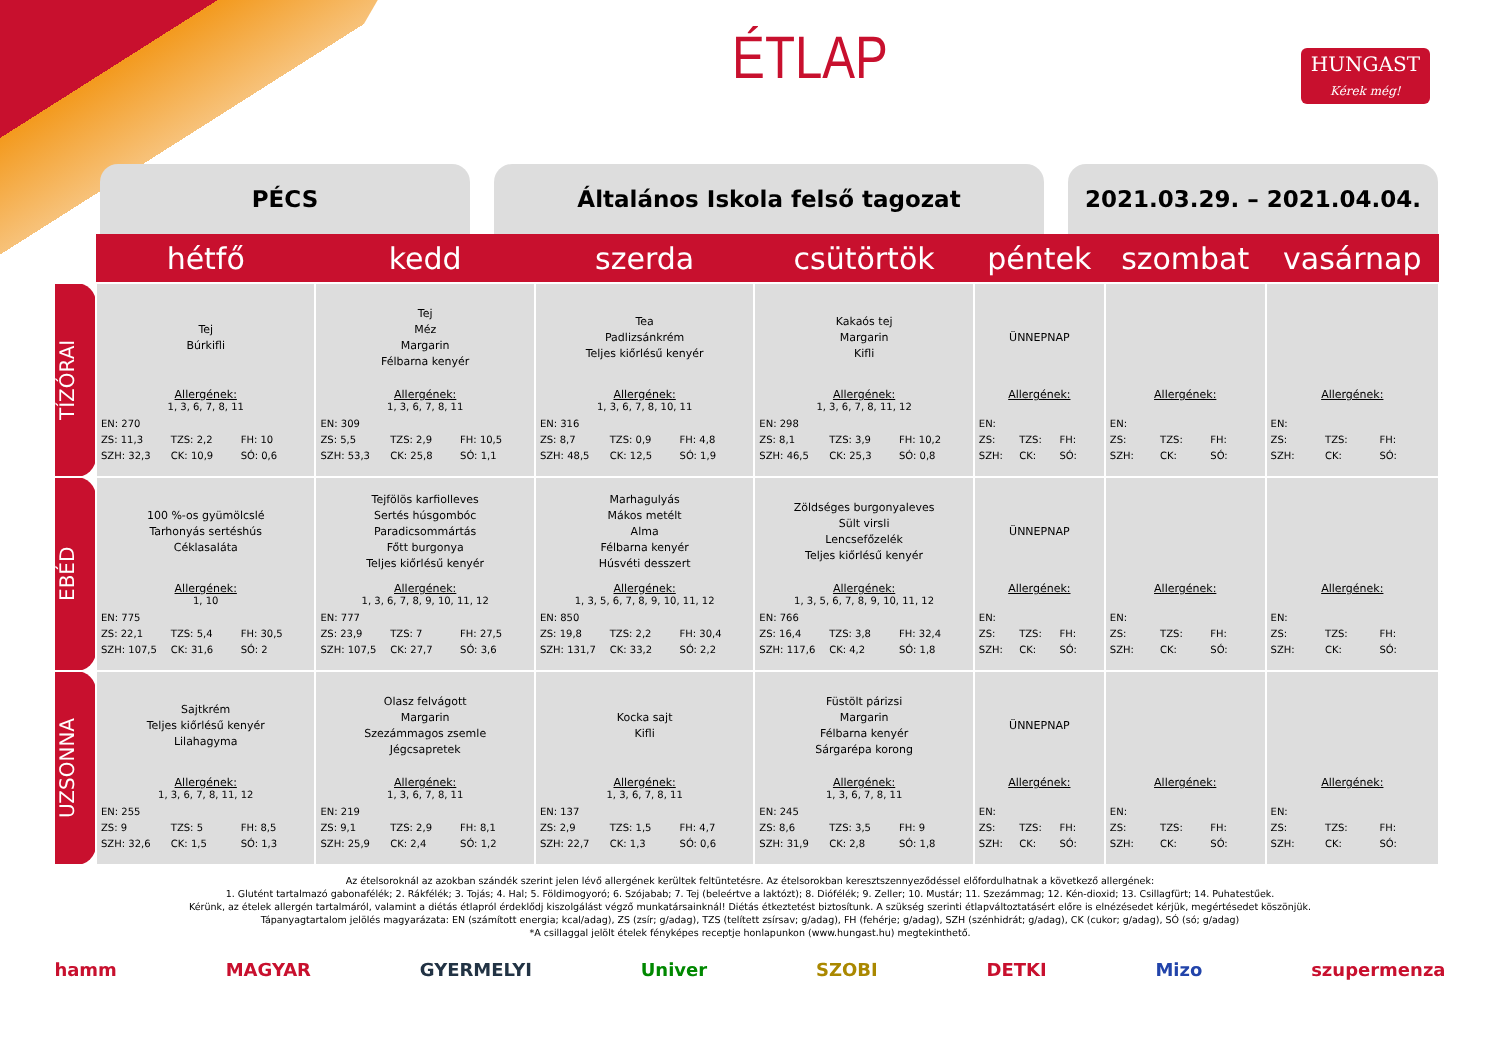ÉTLAP
HUNGAST
Kérek még!
PÉCS Általános Iskola felső tagozat 2021.03.29. – 2021.04.04.
| | hétfő | kedd | szerda | csütörtök | péntek | szombat | vasárnap |
| --- | --- | --- | --- | --- | --- | --- | --- |
| TÍZÓRAI | Tej Búrkifli Allergének: 1, 3, 6, 7, 8, 11 EN: 270 ZS: 11,3 TZS: 2,2 FH: 10 SZH: 32,3 CK: 10,9 SÓ: 0,6 | Tej Méz Margarin Félbarna kenyér Allergének: 1, 3, 6, 7, 8, 11 EN: 309 ZS: 5,5 TZS: 2,9 FH: 10,5 SZH: 53,3 CK: 25,8 SÓ: 1,1 | Tea Padlizsánkrém Teljes kiőrlésű kenyér Allergének: 1, 3, 6, 7, 8, 10, 11 EN: 316 ZS: 8,7 TZS: 0,9 FH: 4,8 SZH: 48,5 CK: 12,5 SÓ: 1,9 | Kakaós tej Margarin Kifli Allergének: 1, 3, 6, 7, 8, 11, 12 EN: 298 ZS: 8,1 TZS: 3,9 FH: 10,2 SZH: 46,5 CK: 25,3 SÓ: 0,8 | ÜNNEPNAP Allergének: EN: ZS: TZS: FH: SZH: CK: SÓ: | Allergének: EN: ZS: TZS: FH: SZH: CK: SÓ: | Allergének: EN: ZS: TZS: FH: SZH: CK: SÓ: |
| EBÉD | 100 %-os gyümölcslé Tarhonyás sertéshús Céklasaláta Allergének: 1, 10 EN: 775 ZS: 22,1 TZS: 5,4 FH: 30,5 SZH: 107,5 CK: 31,6 SÓ: 2 | Tejfölös karfiolleves Sertés húsgombóc Paradicsommártás Főtt burgonya Teljes kiőrlésű kenyér Allergének: 1, 3, 6, 7, 8, 9, 10, 11, 12 EN: 777 ZS: 23,9 TZS: 7 FH: 27,5 SZH: 107,5 CK: 27,7 SÓ: 3,6 | Marhagulyás Mákos metélt Alma Félbarna kenyér Húsvéti desszert Allergének: 1, 3, 5, 6, 7, 8, 9, 10, 11, 12 EN: 850 ZS: 19,8 TZS: 2,2 FH: 30,4 SZH: 131,7 CK: 33,2 SÓ: 2,2 | Zöldséges burgonyaleves Sült virsli Lencsefőzelék Teljes kiőrlésű kenyér Allergének: 1, 3, 5, 6, 7, 8, 9, 10, 11, 12 EN: 766 ZS: 16,4 TZS: 3,8 FH: 32,4 SZH: 117,6 CK: 4,2 SÓ: 1,8 | ÜNNEPNAP Allergének: EN: ZS: TZS: FH: SZH: CK: SÓ: | Allergének: EN: ZS: TZS: FH: SZH: CK: SÓ: | Allergének: EN: ZS: TZS: FH: SZH: CK: SÓ: |
| UZSONNA | Sajtkrém Teljes kiőrlésű kenyér Lilahagyma Allergének: 1, 3, 6, 7, 8, 11, 12 EN: 255 ZS: 9 TZS: 5 FH: 8,5 SZH: 32,6 CK: 1,5 SÓ: 1,3 | Olasz felvágott Margarin Szezámmagos zsemle Jégcsapretek Allergének: 1, 3, 6, 7, 8, 11 EN: 219 ZS: 9,1 TZS: 2,9 FH: 8,1 SZH: 25,9 CK: 2,4 SÓ: 1,2 | Kocka sajt Kifli Allergének: 1, 3, 6, 7, 8, 11 EN: 137 ZS: 2,9 TZS: 1,5 FH: 4,7 SZH: 22,7 CK: 1,3 SÓ: 0,6 | Füstölt párizsi Margarin Félbarna kenyér Sárgarépa korong Allergének: 1, 3, 6, 7, 8, 11 EN: 245 ZS: 8,6 TZS: 3,5 FH: 9 SZH: 31,9 CK: 2,8 SÓ: 1,8 | ÜNNEPNAP Allergének: EN: ZS: TZS: FH: SZH: CK: SÓ: | Allergének: EN: ZS: TZS: FH: SZH: CK: SÓ: | Allergének: EN: ZS: TZS: FH: SZH: CK: SÓ: |
Az ételsoroknál az azokban szándék szerint jelen lévő allergének kerültek feltüntetésre. Az ételsorokban keresztszennyeződéssel előfordulhatnak a következő allergének:
1. Glutént tartalmazó gabonafélék; 2. Rákfélék; 3. Tojás; 4. Hal; 5. Földimogyoró; 6. Szójabab; 7. Tej (beleértve a laktózt); 8. Diófélék; 9. Zeller; 10. Mustár; 11. Szezámmag; 12. Kén-dioxid; 13. Csillagfürt; 14. Puhatestűek.
Kérünk, az ételek allergén tartalmáról, valamint a diétás étlapról érdeklődj kiszolgálást végző munkatársainknál! Diétás étkeztetést biztosítunk. A szükség szerinti étlapváltoztatásért előre is elnézésedet kérjük, megértésedet köszönjük.
Tápanyagtartalom jelölés magyarázata: EN (számított energia; kcal/adag), ZS (zsír; g/adag), TZS (telített zsírsav; g/adag), FH (fehérje; g/adag), SZH (szénhidrát; g/adag), CK (cukor; g/adag), SÓ (só; g/adag)
*A csillaggal jelölt ételek fényképes receptje honlapunkon (www.hungast.hu) megtekinthető.
hamm MAGYAR GYERMELYI Univer SZOBI DETKI Mizo szupermenza